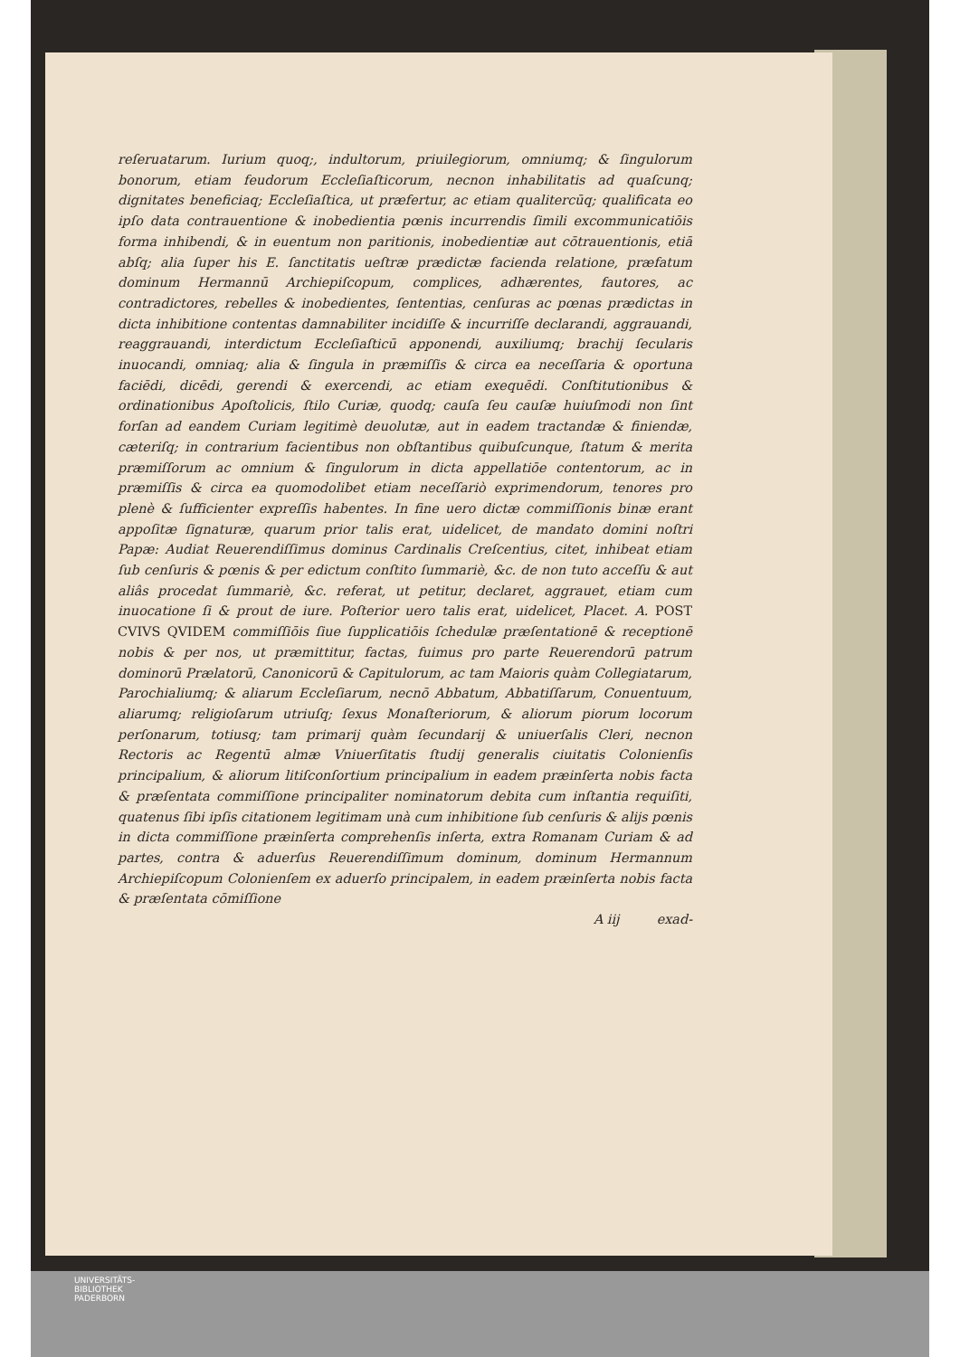reſeruatarum. Iurium quoq;, indultorum, priuilegiorum, omniumq; & ſingulorum bonorum, etiam feudorum Eccleſiaſticorum, necnon inhabilitatis ad quaſcunq; dignitates beneficiaq; Eccleſiaſtica, ut præfertur, ac etiam qualitercūq; qualificata eo ipſo data contrauentione & inobedientia pœnis incurrendis ſimili excommunicatiōis forma inhibendi, & in euentum non paritionis, inobedientiæ aut cōtrauentionis, etiā abſq; alia ſuper his E. ſanctitatis ueſtræ prædictæ facienda relatione, præfatum dominum Hermannū Archiepiſcopum, complices, adhærentes, fautores, ac contradictores, rebelles & inobedientes, ſententias, cenſuras ac pœnas prædictas in dicta inhibitione contentas damnabiliter incidiſſe & incurriſſe declarandi, aggrauandi, reaggrauandi, interdictum Eccleſiaſticū apponendi, auxiliumq; brachij ſecularis inuocandi, omniaq; alia & ſingula in præmiſſis & circa ea neceſſaria & oportuna faciēdi, dicēdi, gerendi & exercendi, ac etiam exequēdi. Conſtitutionibus & ordinationibus Apoſtolicis, ſtilo Curiæ, quodq; cauſa ſeu cauſæ huiuſmodi non ſint forſan ad eandem Curiam legitimè deuolutæ, aut in eadem tractandæ & finiendæ, cæteriſq; in contrarium facientibus non obſtantibus quibuſcunque, ſtatum & merita præmiſſorum ac omnium & ſingulorum in dicta appellatiōe contentorum, ac in præmiſſis & circa ea quomodolibet etiam neceſſariò exprimendorum, tenores pro plenè & ſufficienter expreſſis habentes. In fine uero dictæ commiſſionis binæ erant appoſitæ ſignaturæ, quarum prior talis erat, uidelicet, de mandato domini noſtri Papæ: Audiat Reuerendiſſimus dominus Cardinalis Creſcentius, citet, inhibeat etiam ſub cenſuris & pœnis & per edictum conſtito ſummariè, &c. de non tuto acceſſu & aut aliâs procedat ſummariè, &c. referat, ut petitur, declaret, aggrauet, etiam cum inuocatione ſi & prout de iure. Poſterior uero talis erat, uidelicet, Placet. A. POST CVIVS QVIDEM commiſſiōis ſiue ſupplicatiōis ſchedulæ præſentationē & receptionē nobis & per nos, ut præmittitur, factas, fuimus pro parte Reuerendorū patrum dominorū Prælatorū, Canonicorū & Capitulorum, ac tam Maioris quàm Collegiatarum, Parochialiumq; & aliarum Eccleſiarum, necnō Abbatum, Abbatiſſarum, Conuentuum, aliarumq; religioſarum utriuſq; ſexus Monaſteriorum, & aliorum piorum locorum perſonarum, totiusq; tam primarij quàm ſecundarij & uniuerſalis Cleri, necnon Rectoris ac Regentū almæ Vniuerſitatis ſtudij generalis ciuitatis Colonienſis principalium, & aliorum litiſconſortium principalium in eadem præinſerta nobis facta & præſentata commiſſione principaliter nominatorum debita cum inſtantia requiſiti, quatenus ſibi ipſis citationem legitimam unà cum inhibitione ſub cenſuris & alijs pœnis in dicta commiſſione præinſerta comprehenſis inſerta, extra Romanam Curiam & ad partes, contra & aduerſus Reuerendiſſimum dominum, dominum Hermannum Archiepiſcopum Colonienſem ex aduerſo principalem, in eadem præinſerta nobis facta & præſentata cōmiſſione
A iij exad-
UNIVERSITÄTS-
BIBLIOTHEK
PADERBORN